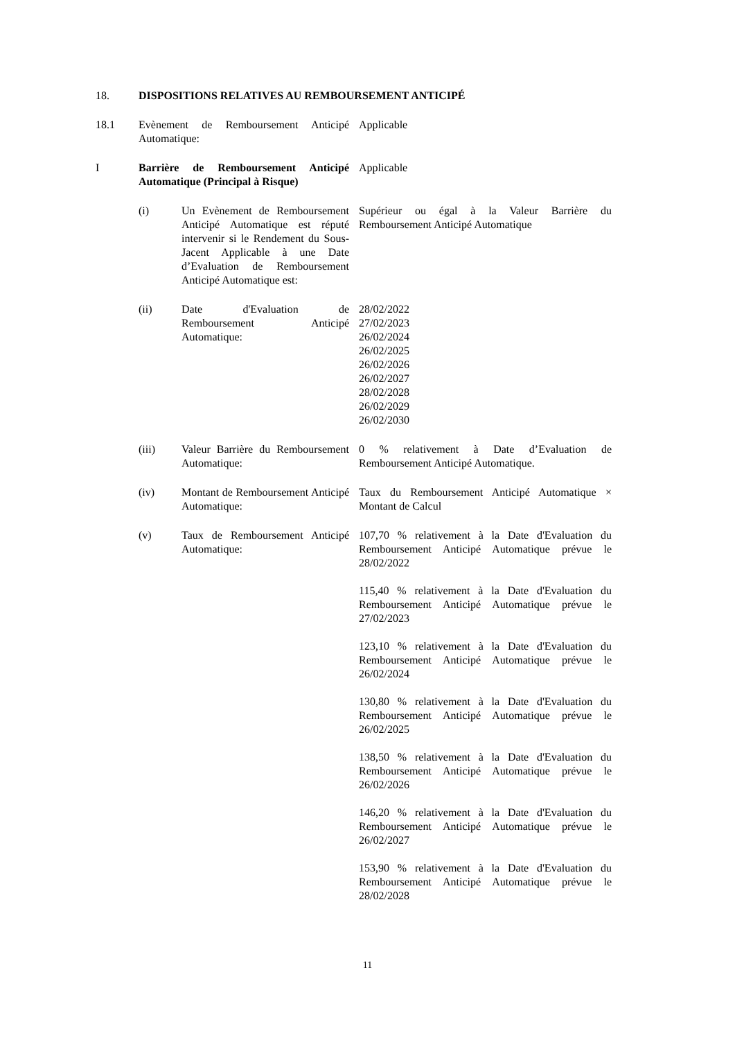18. DISPOSITIONS RELATIVES AU REMBOURSEMENT ANTICIPÉ
18.1 Evènement de Remboursement Anticipé Automatique:
Applicable
I Barrière de Remboursement Anticipé Automatique (Principal à Risque)
Applicable
(i) Un Evènement de Remboursement Anticipé Automatique est réputé intervenir si le Rendement du Sous-Jacent Applicable à une Date d’Evaluation de Remboursement Anticipé Automatique est:
Supérieur ou égal à la Valeur Barrière du Remboursement Anticipé Automatique
(ii) Date d'Evaluation de Remboursement Anticipé Automatique:
28/02/2022
27/02/2023
26/02/2024
26/02/2025
26/02/2026
26/02/2027
28/02/2028
26/02/2029
26/02/2030
(iii) Valeur Barrière du Remboursement Automatique:
0 % relativement à Date d’Evaluation de Remboursement Anticipé Automatique.
(iv) Montant de Remboursement Anticipé Automatique:
Taux du Remboursement Anticipé Automatique × Montant de Calcul
(v) Taux de Remboursement Anticipé Automatique:
107,70 % relativement à la Date d'Evaluation du Remboursement Anticipé Automatique prévue le 28/02/2022
115,40 % relativement à la Date d'Evaluation du Remboursement Anticipé Automatique prévue le 27/02/2023
123,10 % relativement à la Date d'Evaluation du Remboursement Anticipé Automatique prévue le 26/02/2024
130,80 % relativement à la Date d'Evaluation du Remboursement Anticipé Automatique prévue le 26/02/2025
138,50 % relativement à la Date d'Evaluation du Remboursement Anticipé Automatique prévue le 26/02/2026
146,20 % relativement à la Date d'Evaluation du Remboursement Anticipé Automatique prévue le 26/02/2027
153,90 % relativement à la Date d'Evaluation du Remboursement Anticipé Automatique prévue le 28/02/2028
11